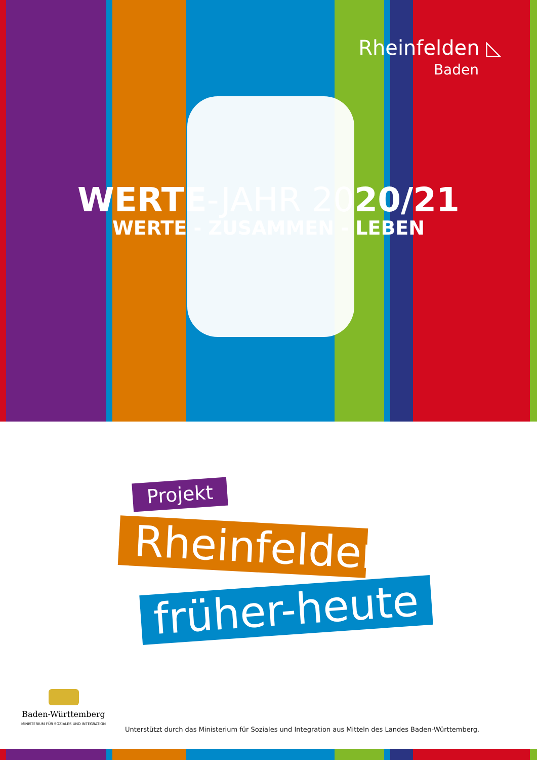Rheinfelden ◺
Baden
WERTE-JAHR 2020/21
WERTE - ZUSAMMEN - LEBEN
Projekt
Rheinfelden
früher-heute
Baden-Württemberg
MINISTERIUM FÜR SOZIALES UND INTEGRATION
Unterstützt durch das Ministerium für Soziales und Integration aus Mitteln des Landes Baden-Württemberg.